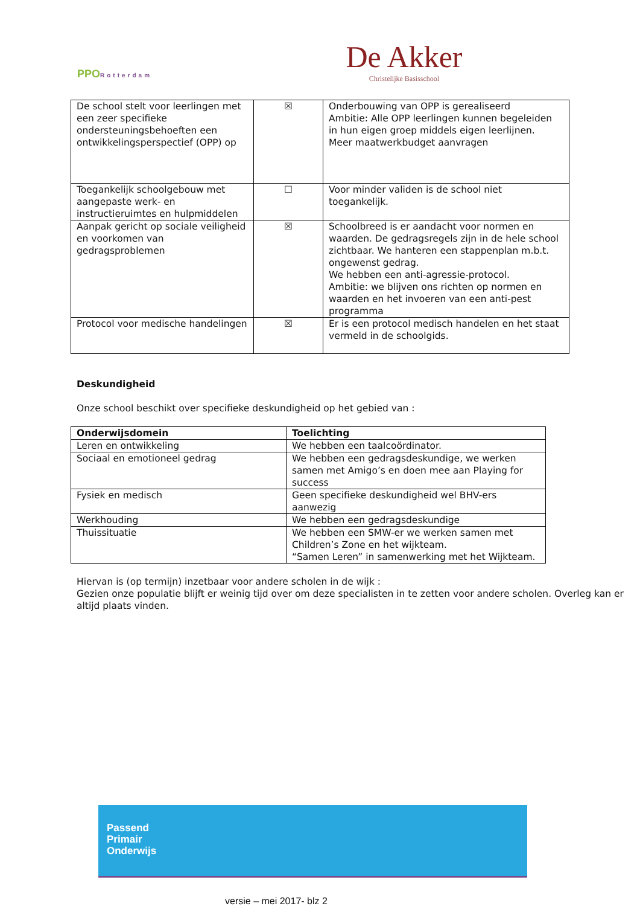PPORotterdam
De Akker
Christelijke Basisschool
| De school stelt voor leerlingen met een zeer specifieke ondersteuningsbehoeften een ontwikkelingsperspectief (OPP) op | ☒ | Onderbouwing van OPP is gerealiseerd Ambitie: Alle OPP leerlingen kunnen begeleiden in hun eigen groep middels eigen leerlijnen. Meer maatwerkbudget aanvragen |
| Toegankelijk schoolgebouw met aangepaste werk- en instructieruimtes en hulpmiddelen | ☐ | Voor minder validen is de school niet toegankelijk. |
| Aanpak gericht op sociale veiligheid en voorkomen van gedragsproblemen | ☒ | Schoolbreed is er aandacht voor normen en waarden. De gedragsregels zijn in de hele school zichtbaar. We hanteren een stappenplan m.b.t. ongewenst gedrag. We hebben een anti-agressie-protocol. Ambitie: we blijven ons richten op normen en waarden en het invoeren van een anti-pest programma |
| Protocol voor medische handelingen | ☒ | Er is een protocol medisch handelen en het staat vermeld in de schoolgids. |
Deskundigheid
Onze school beschikt over specifieke deskundigheid op het gebied van :
| Onderwijsdomein | Toelichting |
| --- | --- |
| Leren en ontwikkeling | We hebben een taalcoördinator. |
| Sociaal en emotioneel gedrag | We hebben een gedragsdeskundige, we werken samen met Amigo’s en doen mee aan Playing for success |
| Fysiek en medisch | Geen specifieke deskundigheid wel BHV-ers aanwezig |
| Werkhouding | We hebben een gedragsdeskundige |
| Thuissituatie | We hebben een SMW-er we werken samen met Children’s Zone en het wijkteam. “Samen Leren” in samenwerking met het Wijkteam. |
Hiervan is (op termijn) inzetbaar voor andere scholen in de wijk :
Gezien onze populatie blijft er weinig tijd over om deze specialisten in te zetten voor andere scholen. Overleg kan er altijd plaats vinden.
Passend
Primair
Onderwijs
versie – mei 2017- blz 2